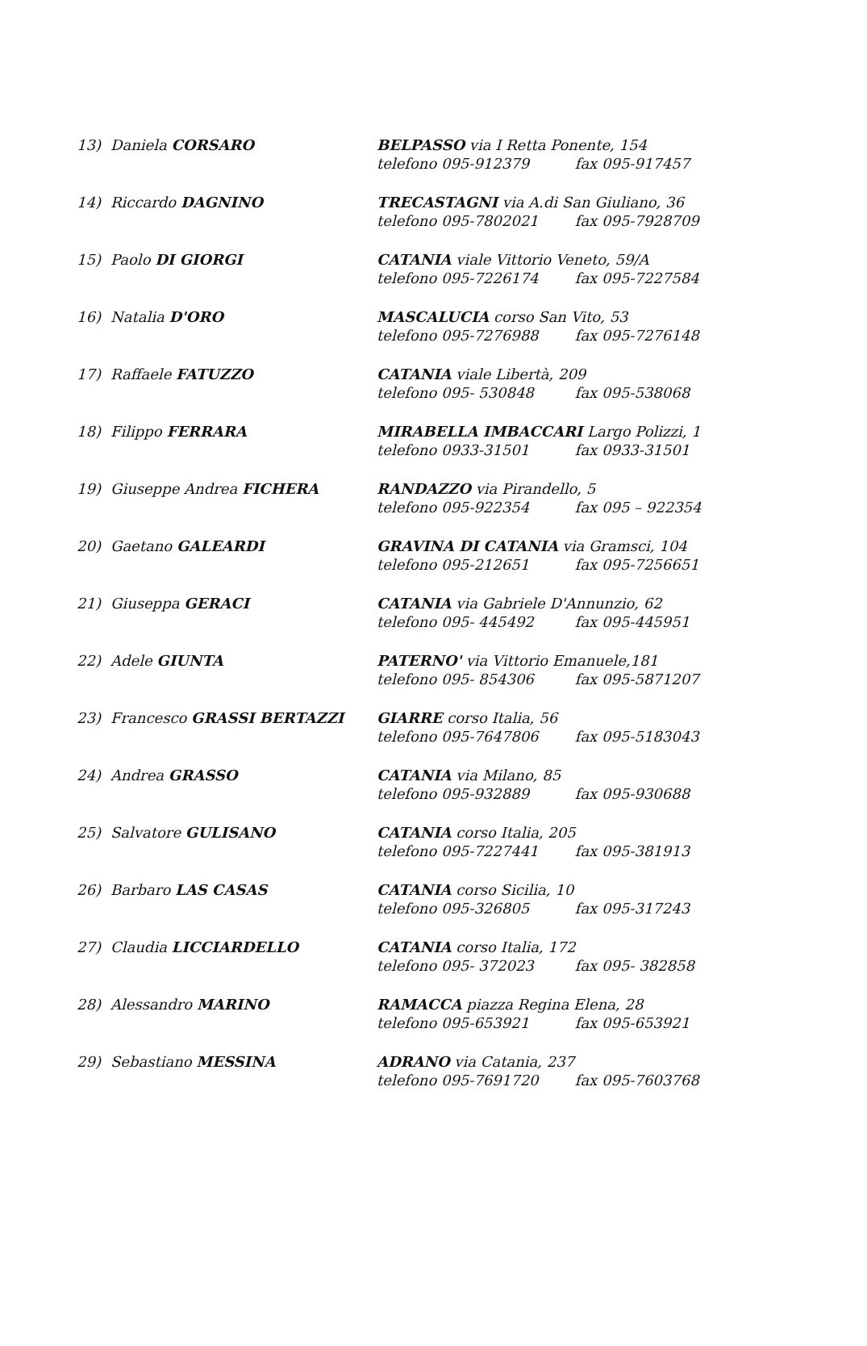| 13) | Daniela CORSARO | BELPASSO via I Retta Ponente, 154 telefono 095-912379 fax 095-917457 |
| 14) | Riccardo DAGNINO | TRECASTAGNI via A.di San Giuliano, 36 telefono 095-7802021 fax 095-7928709 |
| 15) | Paolo DI GIORGI | CATANIA viale Vittorio Veneto, 59/A telefono 095-7226174 fax 095-7227584 |
| 16) | Natalia D'ORO | MASCALUCIA corso San Vito, 53 telefono 095-7276988 fax 095-7276148 |
| 17) | Raffaele FATUZZO | CATANIA viale Libertà, 209 telefono 095- 530848 fax 095-538068 |
| 18) | Filippo FERRARA | MIRABELLA IMBACCARI Largo Polizzi, 1 telefono 0933-31501 fax 0933-31501 |
| 19) | Giuseppe Andrea FICHERA | RANDAZZO via Pirandello, 5 telefono 095-922354 fax 095 – 922354 |
| 20) | Gaetano GALEARDI | GRAVINA DI CATANIA via Gramsci, 104 telefono 095-212651 fax 095-7256651 |
| 21) | Giuseppa GERACI | CATANIA via Gabriele D'Annunzio, 62 telefono 095- 445492 fax 095-445951 |
| 22) | Adele GIUNTA | PATERNO' via Vittorio Emanuele,181 telefono 095- 854306 fax 095-5871207 |
| 23) | Francesco GRASSI BERTAZZI | GIARRE corso Italia, 56 telefono 095-7647806 fax 095-5183043 |
| 24) | Andrea GRASSO | CATANIA via Milano, 85 telefono 095-932889 fax 095-930688 |
| 25) | Salvatore GULISANO | CATANIA corso Italia, 205 telefono 095-7227441 fax 095-381913 |
| 26) | Barbaro LAS CASAS | CATANIA corso Sicilia, 10 telefono 095-326805 fax 095-317243 |
| 27) | Claudia LICCIARDELLO | CATANIA corso Italia, 172 telefono 095- 372023 fax 095- 382858 |
| 28) | Alessandro MARINO | RAMACCA piazza Regina Elena, 28 telefono 095-653921 fax 095-653921 |
| 29) | Sebastiano MESSINA | ADRANO via Catania, 237 telefono 095-7691720 fax 095-7603768 |